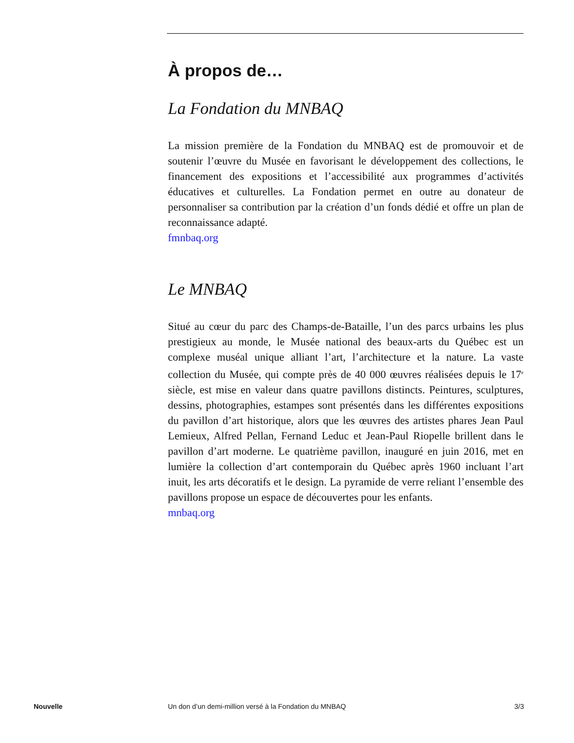À propos de…
La Fondation du MNBAQ
La mission première de la Fondation du MNBAQ est de promouvoir et de soutenir l’œuvre du Musée en favorisant le développement des collections, le financement des expositions et l’accessibilité aux programmes d’activités éducatives et culturelles. La Fondation permet en outre au donateur de personnaliser sa contribution par la création d’un fonds dédié et offre un plan de reconnaissance adapté.
fmnbaq.org
Le MNBAQ
Situé au cœur du parc des Champs-de-Bataille, l’un des parcs urbains les plus prestigieux au monde, le Musée national des beaux-arts du Québec est un complexe muséal unique alliant l’art, l’architecture et la nature. La vaste collection du Musée, qui compte près de 40 000 œuvres réalisées depuis le 17<sup>e</sup> siècle, est mise en valeur dans quatre pavillons distincts. Peintures, sculptures, dessins, photographies, estampes sont présentés dans les différentes expositions du pavillon d’art historique, alors que les œuvres des artistes phares Jean Paul Lemieux, Alfred Pellan, Fernand Leduc et Jean-Paul Riopelle brillent dans le pavillon d’art moderne. Le quatrième pavillon, inauguré en juin 2016, met en lumière la collection d’art contemporain du Québec après 1960 incluant l’art inuit, les arts décoratifs et le design. La pyramide de verre reliant l’ensemble des pavillons propose un espace de découvertes pour les enfants.
mnbaq.org
Nouvelle Un don d’un demi-million versé à la Fondation du MNBAQ 3/3